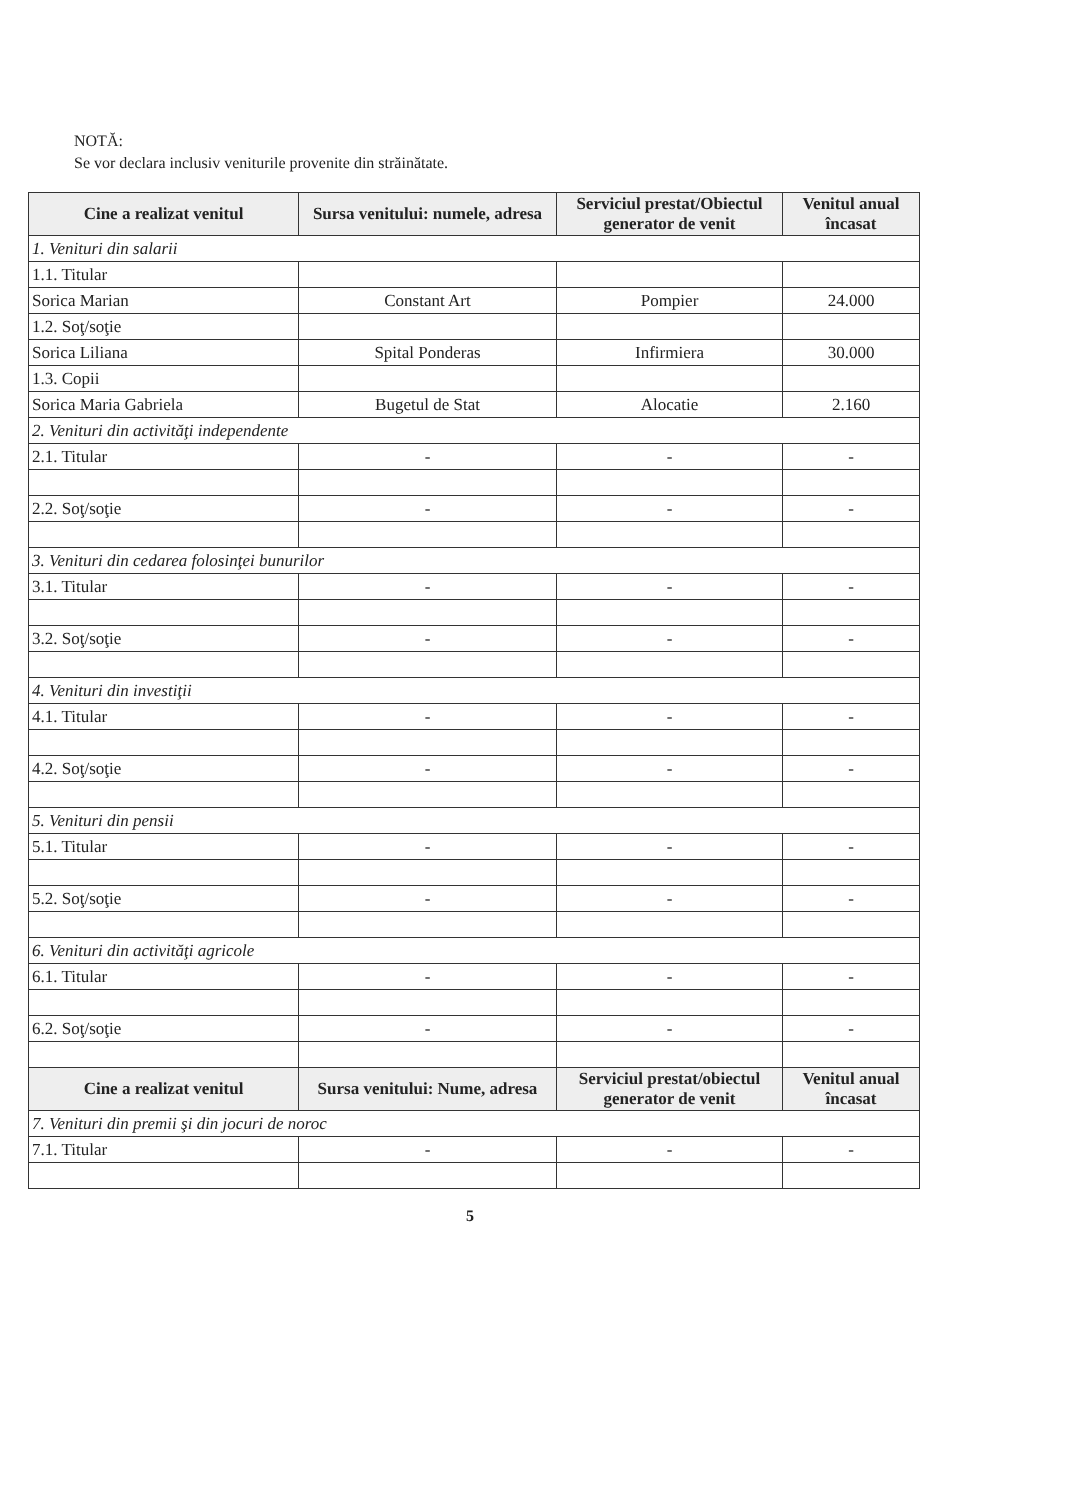NOTĂ:
Se vor declara inclusiv veniturile provenite din străinătate.
| Cine a realizat venitul | Sursa venitului: numele, adresa | Serviciul prestat/Obiectul generator de venit | Venitul anual încasat |
| --- | --- | --- | --- |
| 1. Venituri din salarii | | | |
| 1.1. Titular | | | |
| Sorica Marian | Constant Art | Pompier | 24.000 |
| 1.2. Soţ/soţie | | | |
| Sorica Liliana | Spital Ponderas | Infirmiera | 30.000 |
| 1.3. Copii | | | |
| Sorica Maria Gabriela | Bugetul de Stat | Alocatie | 2.160 |
| 2. Venituri din activităţi independente | | | |
| 2.1. Titular | - | - | - |
| 2.2. Soţ/soţie | - | - | - |
| 3. Venituri din cedarea folosinţei bunurilor | | | |
| 3.1. Titular | - | - | - |
| 3.2. Soţ/soţie | - | - | - |
| 4. Venituri din investiţii | | | |
| 4.1. Titular | - | - | - |
| 4.2. Soţ/soţie | - | - | - |
| 5. Venituri din pensii | | | |
| 5.1. Titular | - | - | - |
| 5.2. Soţ/soţie | - | - | - |
| 6. Venituri din activităţi agricole | | | |
| 6.1. Titular | - | - | - |
| 6.2. Soţ/soţie | - | - | - |
| Cine a realizat venitul | Sursa venitului: Nume, adresa | Serviciul prestat/obiectul generator de venit | Venitul anual încasat |
| 7. Venituri din premii şi din jocuri de noroc | | | |
| 7.1. Titular | - | - | - |
5